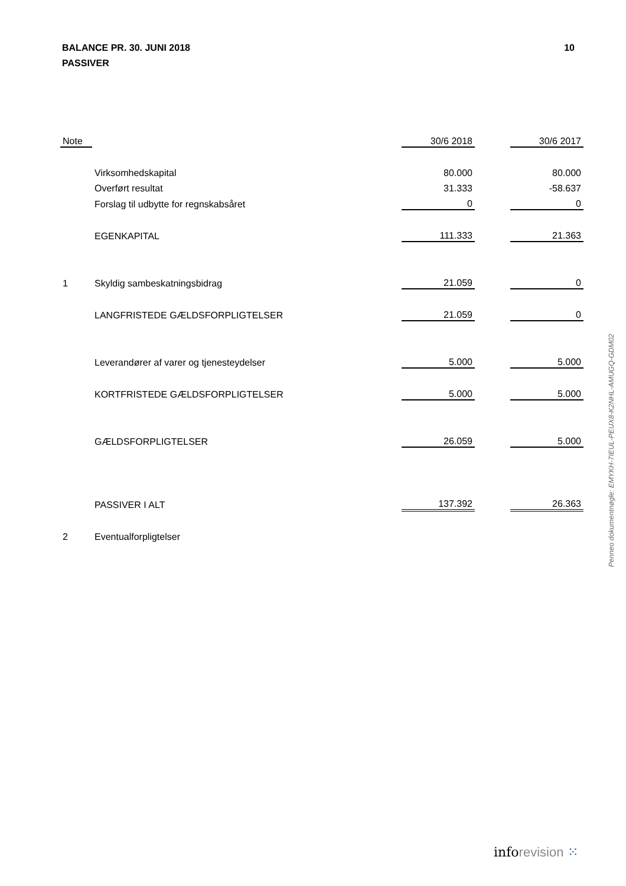10 BALANCE PR. 30. JUNI 2018
PASSIVER
| Note | | 30/6 2018 | | 30/6 2017 |
| --- | --- | --- | --- | --- |
| | Virksomhedskapital | 80.000 | | 80.000 |
| | Overført resultat | 31.333 | | -58.637 |
| | Forslag til udbytte for regnskabsåret | 0 | | 0 |
| | EGENKAPITAL | 111.333 | | 21.363 |
| 1 | Skyldig sambeskatningsbidrag | 21.059 | | 0 |
| | LANGFRISTEDE GÆLDSFORPLIGTELSER | 21.059 | | 0 |
| | Leverandører af varer og tjenesteydelser | 5.000 | | 5.000 |
| | KORTFRISTEDE GÆLDSFORPLIGTELSER | 5.000 | | 5.000 |
| | GÆLDSFORPLIGTELSER | 26.059 | | 5.000 |
| | PASSIVER I ALT | 137.392 | | 26.363 |
| 2 | Eventualforpligtelser | | | |
Penneo dokumentnøgle: EMYKH-7IEUL-PEUX8-K2NHL-AMUGQ-GDM02
inforevision ⁙